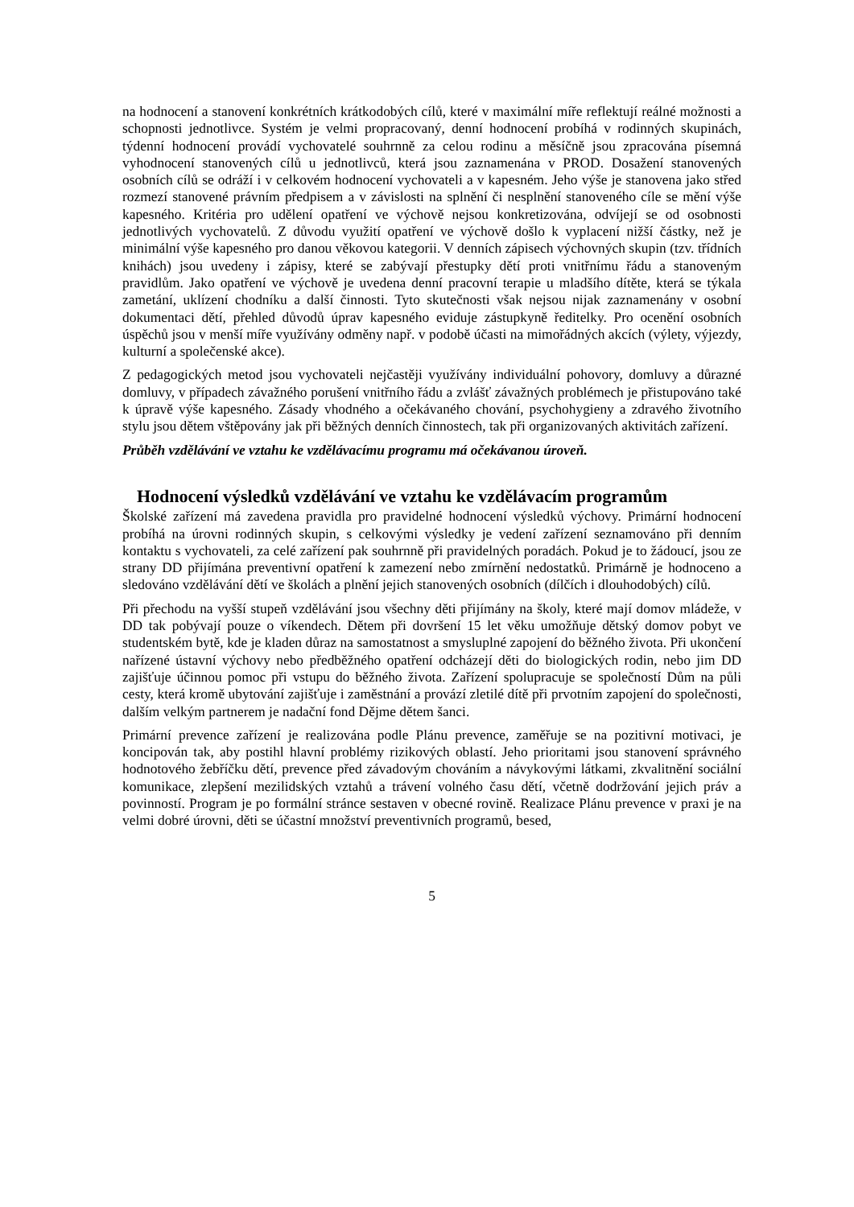na hodnocení a stanovení konkrétních krátkodobých cílů, které v maximální míře reflektují reálné možnosti a schopnosti jednotlivce. Systém je velmi propracovaný, denní hodnocení probíhá v rodinných skupinách, týdenní hodnocení provádí vychovatelé souhrnně za celou rodinu a měsíčně jsou zpracována písemná vyhodnocení stanovených cílů u jednotlivců, která jsou zaznamenána v PROD. Dosažení stanovených osobních cílů se odráží i v celkovém hodnocení vychovateli a v kapesném. Jeho výše je stanovena jako střed rozmezí stanovené právním předpisem a v závislosti na splnění či nesplnění stanoveného cíle se mění výše kapesného. Kritéria pro udělení opatření ve výchově nejsou konkretizována, odvíjejí se od osobnosti jednotlivých vychovatelů. Z důvodu využití opatření ve výchově došlo k vyplacení nižší částky, než je minimální výše kapesného pro danou věkovou kategorii. V denních zápisech výchovných skupin (tzv. třídních knihách) jsou uvedeny i zápisy, které se zabývají přestupky dětí proti vnitřnímu řádu a stanoveným pravidlům. Jako opatření ve výchově je uvedena denní pracovní terapie u mladšího dítěte, která se týkala zametání, uklízení chodníku a další činnosti. Tyto skutečnosti však nejsou nijak zaznamenány v osobní dokumentaci dětí, přehled důvodů úprav kapesného eviduje zástupkyně ředitelky. Pro ocenění osobních úspěchů jsou v menší míře využívány odměny např. v podobě účasti na mimořádných akcích (výlety, výjezdy, kulturní a společenské akce).
Z pedagogických metod jsou vychovateli nejčastěji využívány individuální pohovory, domluvy a důrazné domluvy, v případech závažného porušení vnitřního řádu a zvlášť závažných problémech je přistupováno také k úpravě výše kapesného. Zásady vhodného a očekávaného chování, psychohygieny a zdravého životního stylu jsou dětem vštěpovány jak při běžných denních činnostech, tak při organizovaných aktivitách zařízení.
Průběh vzdělávání ve vztahu ke vzdělávacímu programu má očekávanou úroveň.
Hodnocení výsledků vzdělávání ve vztahu ke vzdělávacím programům
Školské zařízení má zavedena pravidla pro pravidelné hodnocení výsledků výchovy. Primární hodnocení probíhá na úrovni rodinných skupin, s celkovými výsledky je vedení zařízení seznamováno při denním kontaktu s vychovateli, za celé zařízení pak souhrnně při pravidelných poradách. Pokud je to žádoucí, jsou ze strany DD přijímána preventivní opatření k zamezení nebo zmírnění nedostatků. Primárně je hodnoceno a sledováno vzdělávání dětí ve školách a plnění jejich stanovených osobních (dílčích i dlouhodobých) cílů.
Při přechodu na vyšší stupeň vzdělávání jsou všechny děti přijímány na školy, které mají domov mládeže, v DD tak pobývají pouze o víkendech. Dětem při dovršení 15 let věku umožňuje dětský domov pobyt ve studentském bytě, kde je kladen důraz na samostatnost a smysluplné zapojení do běžného života. Při ukončení nařízené ústavní výchovy nebo předběžného opatření odcházejí děti do biologických rodin, nebo jim DD zajišťuje účinnou pomoc při vstupu do běžného života. Zařízení spolupracuje se společností Dům na půli cesty, která kromě ubytování zajišťuje i zaměstnání a provází zletilé dítě při prvotním zapojení do společnosti, dalším velkým partnerem je nadační fond Dějme dětem šanci.
Primární prevence zařízení je realizována podle Plánu prevence, zaměřuje se na pozitivní motivaci, je koncipován tak, aby postihl hlavní problémy rizikových oblastí. Jeho prioritami jsou stanovení správného hodnotového žebříčku dětí, prevence před závadovým chováním a návykovými látkami, zkvalitnění sociální komunikace, zlepšení mezilidských vztahů a trávení volného času dětí, včetně dodržování jejich práv a povinností. Program je po formální stránce sestaven v obecné rovině. Realizace Plánu prevence v praxi je na velmi dobré úrovni, děti se účastní množství preventivních programů, besed,
5